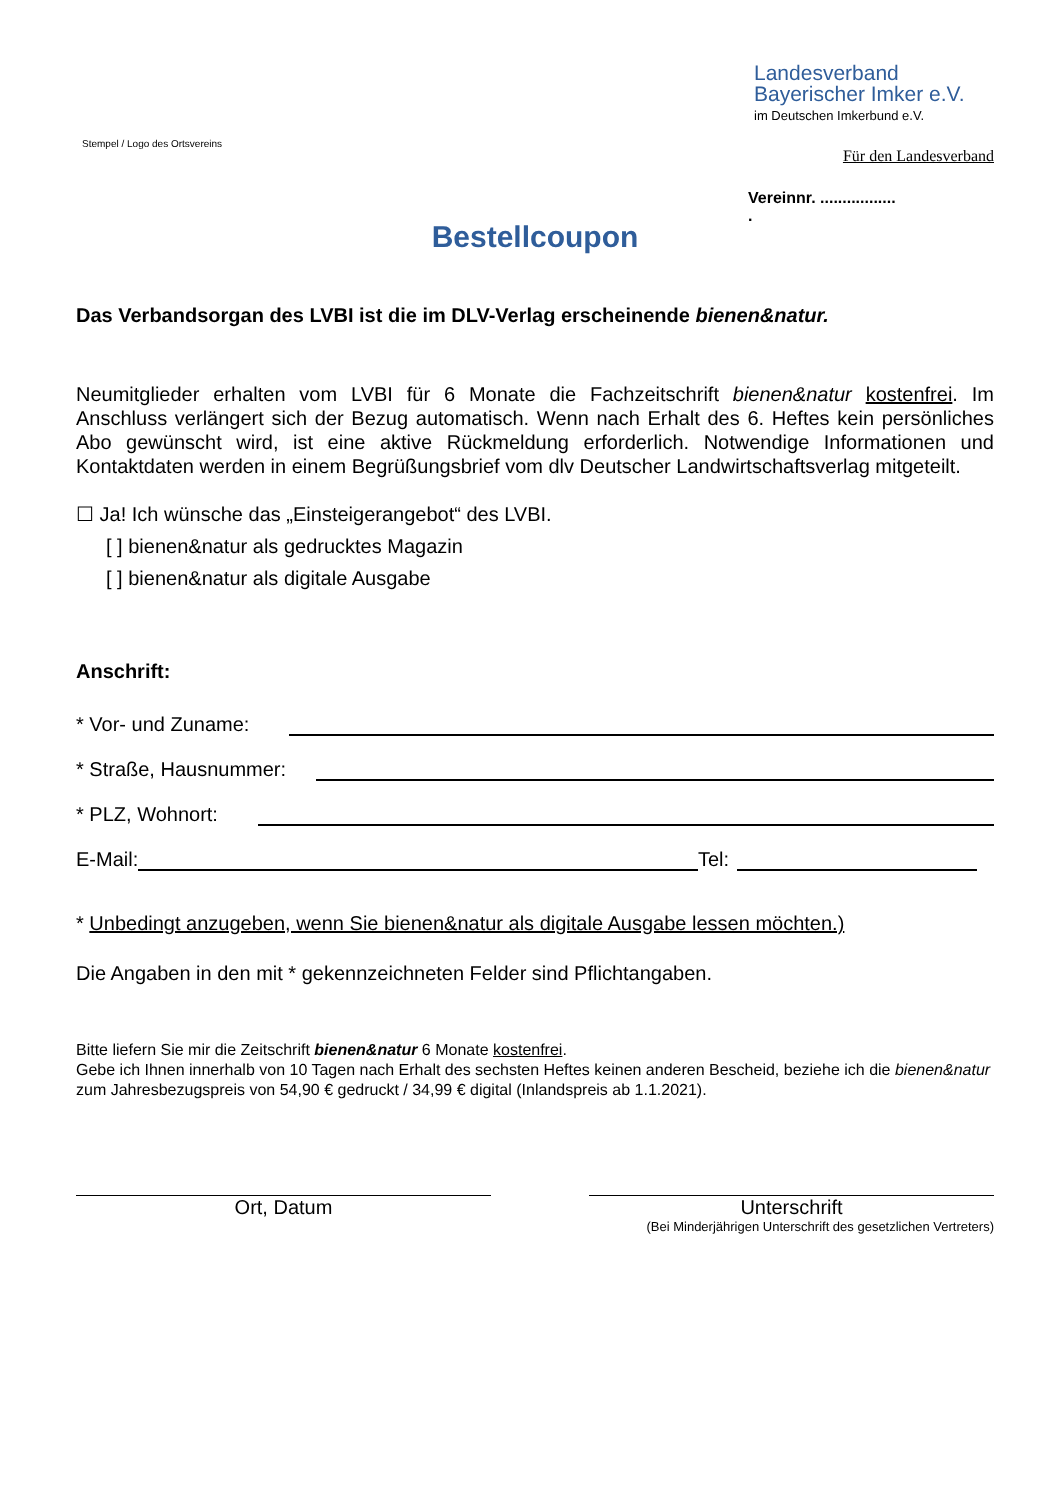Stempel / Logo des Ortsvereins
Landesverband
Bayerischer Imker e.V.
im Deutschen Imkerbund e.V.
Für den Landesverband
Vereinnr. .................
.
Bestellcoupon
Das Verbandsorgan des LVBI ist die im DLV-Verlag erscheinende bienen&natur.
Neumitglieder erhalten vom LVBI für 6 Monate die Fachzeitschrift bienen&natur kostenfrei. Im Anschluss verlängert sich der Bezug automatisch. Wenn nach Erhalt des 6. Heftes kein persönliches Abo gewünscht wird, ist eine aktive Rückmeldung erforderlich. Notwendige Informationen und Kontaktdaten werden in einem Begrüßungsbrief vom dlv Deutscher Landwirtschaftsverlag mitgeteilt.
☐ Ja! Ich wünsche das „Einsteigerangebot“ des LVBI.
[ ] bienen&natur als gedrucktes Magazin
[ ] bienen&natur als digitale Ausgabe
Anschrift:
* Vor- und Zuname:
* Straße, Hausnummer:
* PLZ, Wohnort:
E-Mail: Tel:
* Unbedingt anzugeben, wenn Sie bienen&natur als digitale Ausgabe lessen möchten.)
Die Angaben in den mit * gekennzeichneten Felder sind Pflichtangaben.
Bitte liefern Sie mir die Zeitschrift bienen&natur 6 Monate kostenfrei.
Gebe ich Ihnen innerhalb von 10 Tagen nach Erhalt des sechsten Heftes keinen anderen Bescheid, beziehe ich die bienen&natur zum Jahresbezugspreis von 54,90 € gedruckt / 34,99 € digital (Inlandspreis ab 1.1.2021).
Ort, Datum Unterschrift
(Bei Minderjährigen Unterschrift des gesetzlichen Vertreters)